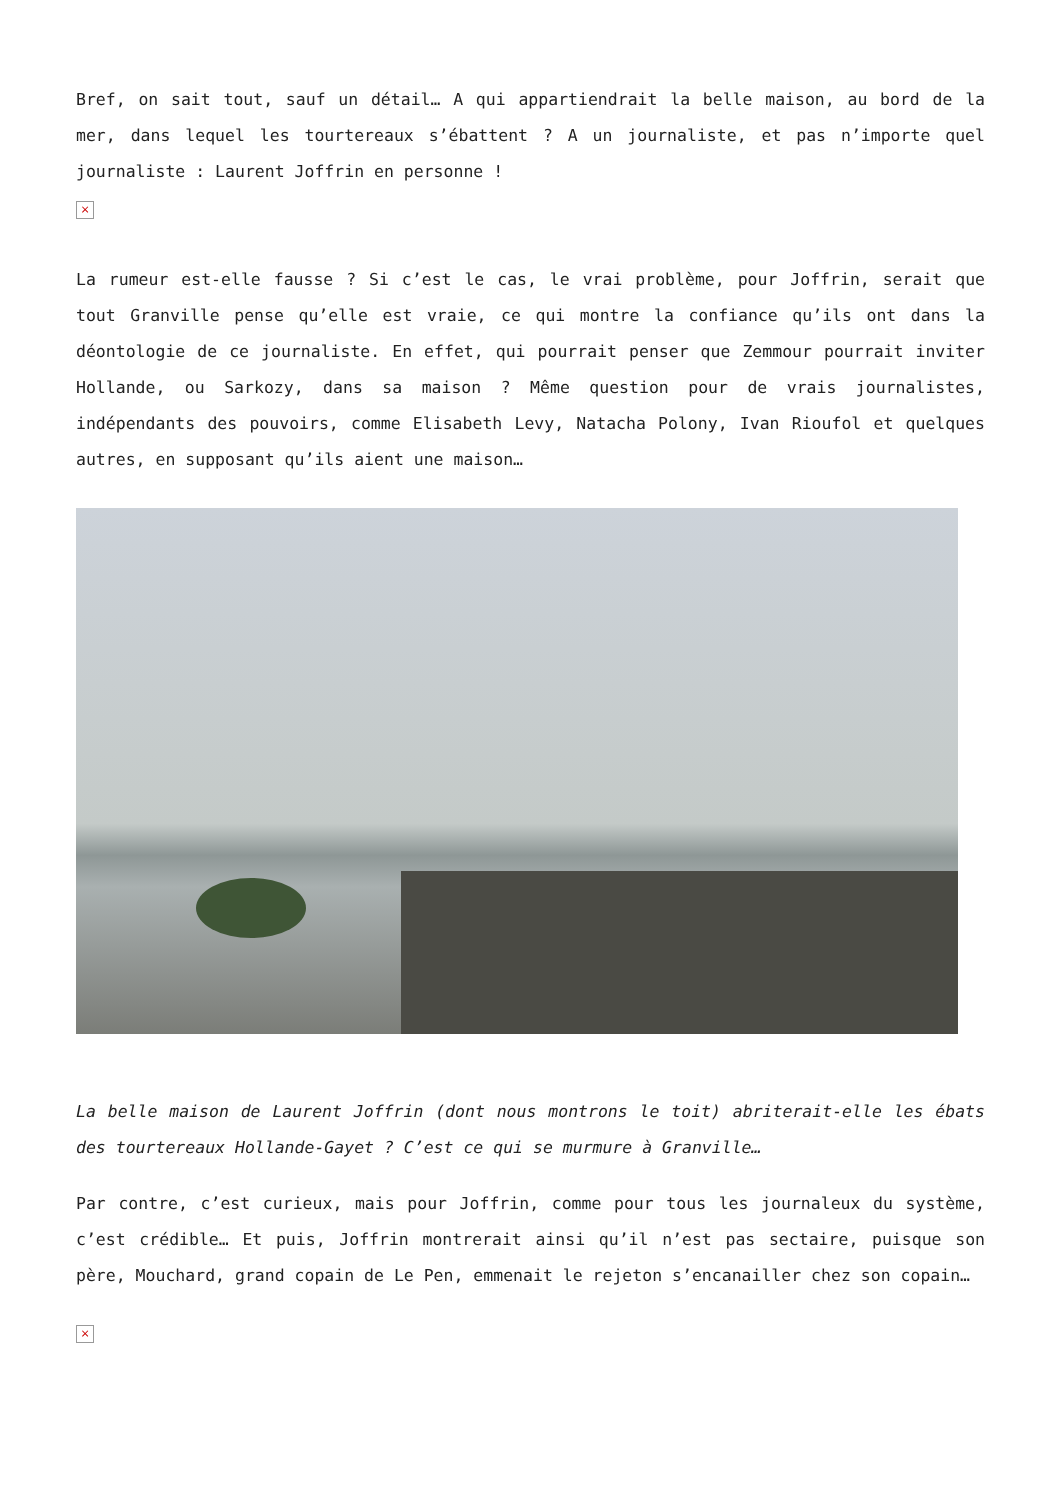Bref, on sait tout, sauf un détail… A qui appartiendrait la belle maison, au bord de la mer, dans lequel les tourtereaux s’ébattent ? A un journaliste, et pas n’importe quel journaliste : Laurent Joffrin en personne !
×
La rumeur est-elle fausse ? Si c’est le cas, le vrai problème, pour Joffrin, serait que tout Granville pense qu’elle est vraie, ce qui montre la confiance qu’ils ont dans la déontologie de ce journaliste. En effet, qui pourrait penser que Zemmour pourrait inviter Hollande, ou Sarkozy, dans sa maison ? Même question pour de vrais journalistes, indépendants des pouvoirs, comme Elisabeth Levy, Natacha Polony, Ivan Rioufol et quelques autres, en supposant qu’ils aient une maison…
La belle maison de Laurent Joffrin (dont nous montrons le toit) abriterait-elle les ébats des tourtereaux Hollande-Gayet ? C’est ce qui se murmure à Granville…
Par contre, c’est curieux, mais pour Joffrin, comme pour tous les journaleux du système, c’est crédible… Et puis, Joffrin montrerait ainsi qu’il n’est pas sectaire, puisque son père, Mouchard, grand copain de Le Pen, emmenait le rejeton s’encanailler chez son copain…
×